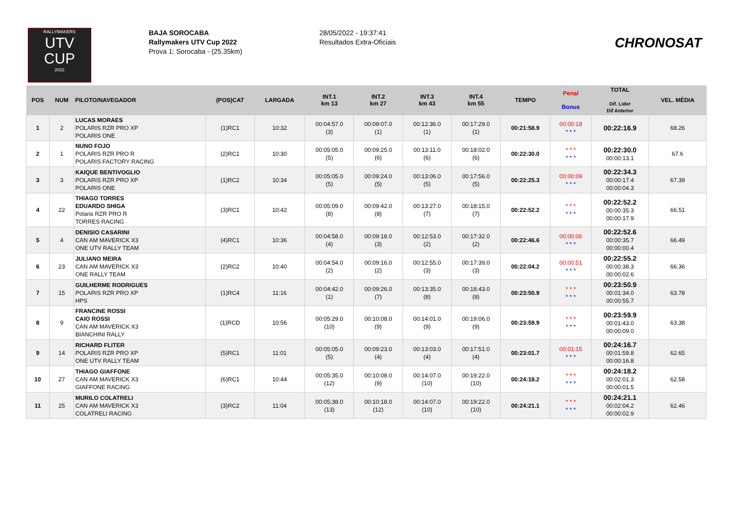RALLYMAKERS
UTV
CUP
2022
BAJA SOROCABA
Rallymakers UTV Cup 2022
Prova 1: Sorocaba - (25.35km)
28/05/2022 - 19:37:41
Resultados Extra-Oficiais
CHRONOSAT
| POS | NUM | PILOTO/NAVEGADOR | (POS)CAT | LARGADA | INT.1 km 13 | INT.2 km 27 | INT.3 km 43 | INT.4 km 55 | TEMPO | Penal Bonus | TOTAL Dif. Lider Dif Anterior | VEL. MÉDIA |
| --- | --- | --- | --- | --- | --- | --- | --- | --- | --- | --- | --- | --- |
| 1 | 2 | LUCAS MORAES POLARIS RZR PRO XP POLARIS ONE | (1)RC1 | 10:32 | 00:04:57.0 (3) | 00:09:07.0 (1) | 00:12:36.0 (1) | 00:17:29.0 (1) | 00:21:58.9 | 00:00:18 * * * | 00:22:16.9 | 68.26 |
| 2 | 1 | NUNO FOJO POLARIS RZR PRO R POLARIS FACTORY RACING | (2)RC1 | 10:30 | 00:05:05.0 (5) | 00:09:25.0 (6) | 00:13:11.0 (6) | 00:18:02.0 (6) | 00:22:30.0 | * * * * * * | 00:22:30.0 00:00:13.1 | 67.6 |
| 3 | 3 | KAIQUE BENTIVOGLIO POLARIS RZR PRO XP POLARIS ONE | (1)RC2 | 10:34 | 00:05:05.0 (5) | 00:09:24.0 (5) | 00:13:06.0 (5) | 00:17:56.0 (5) | 00:22:25.3 | 00:00:09 * * * | 00:22:34.3 00:00:17.4 00:00:04.3 | 67.39 |
| 4 | 22 | THIAGO TORRES EDUARDO SHIGA Polaris RZR PRO R TORRES RACING | (3)RC1 | 10:42 | 00:05:09.0 (8) | 00:09:42.0 (8) | 00:13:27.0 (7) | 00:18:15.0 (7) | 00:22:52.2 | * * * * * * | 00:22:52.2 00:00:35.3 00:00:17.9 | 66.51 |
| 5 | 4 | DENISIO CASARINI CAN AM MAVERICK X3 ONE UTV RALLY TEAM | (4)RC1 | 10:36 | 00:04:58.0 (4) | 00:09:18.0 (3) | 00:12:53.0 (2) | 00:17:32.0 (2) | 00:22:46.6 | 00:00:06 * * * | 00:22:52.6 00:00:35.7 00:00:00.4 | 66.49 |
| 6 | 23 | JULIANO MEIRA CAN AM MAVERICK X3 ONE RALLY TEAM | (2)RC2 | 10:40 | 00:04:54.0 (2) | 00:09:16.0 (2) | 00:12:55.0 (3) | 00:17:39.0 (3) | 00:22:04.2 | 00:00:51 * * * | 00:22:55.2 00:00:38.3 00:00:02.6 | 66.36 |
| 7 | 15 | GUILHERME RODRIGUES POLARIS RZR PRO XP HPS | (1)RC4 | 11:16 | 00:04:42.0 (1) | 00:09:26.0 (7) | 00:13:35.0 (8) | 00:18:43.0 (8) | 00:23:50.9 | * * * * * * | 00:23:50.9 00:01:34.0 00:00:55.7 | 63.78 |
| 8 | 9 | FRANCINE ROSSI CAIO ROSSI CAN AM MAVERICK X3 BIANCHINI RALLY | (1)RCD | 10:56 | 00:05:29.0 (10) | 00:10:08.0 (9) | 00:14:01.0 (9) | 00:19:06.0 (9) | 00:23:59.9 | * * * * * * | 00:23:59.9 00:01:43.0 00:00:09.0 | 63.38 |
| 9 | 14 | RICHARD FLITER POLARIS RZR PRO XP ONE UTV RALLY TEAM | (5)RC1 | 11:01 | 00:05:05.0 (5) | 00:09:23.0 (4) | 00:13:03.0 (4) | 00:17:51.0 (4) | 00:23:01.7 | 00:01:15 * * * | 00:24:16.7 00:01:59.8 00:00:16.8 | 62.65 |
| 10 | 27 | THIAGO GIAFFONE CAN AM MAVERICK X3 GIAFFONE RACING | (6)RC1 | 10:44 | 00:05:35.0 (12) | 00:10:08.0 (9) | 00:14:07.0 (10) | 00:19:22.0 (10) | 00:24:18.2 | * * * * * * | 00:24:18.2 00:02:01.3 00:00:01.5 | 62.58 |
| 11 | 25 | MURILO COLATRELI CAN AM MAVERICK X3 COLATRELI RACING | (3)RC2 | 11:04 | 00:05:38.0 (13) | 00:10:18.0 (12) | 00:14:07.0 (10) | 00:19:22.0 (10) | 00:24:21.1 | * * * * * * | 00:24:21.1 00:02:04.2 00:00:02.9 | 62.46 |